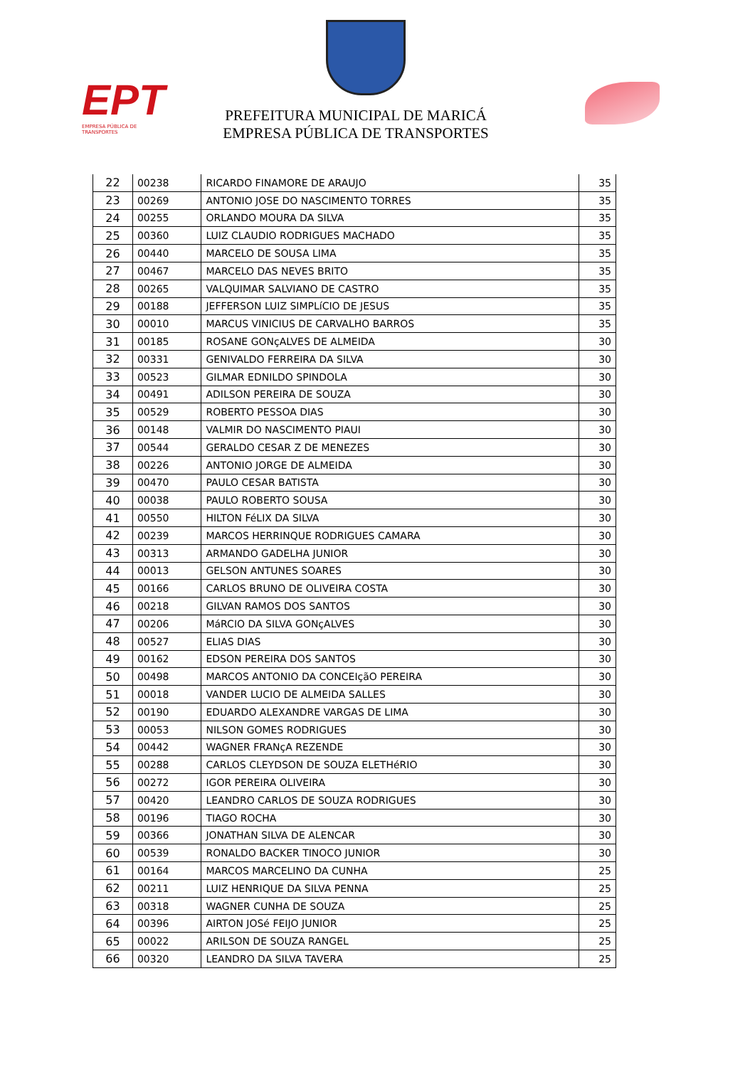EPT
EMPRESA PÚBLICA DE TRANSPORTES
PREFEITURA MUNICIPAL DE MARICÁ
EMPRESA PÚBLICA DE TRANSPORTES
| 22 | 00238 | RICARDO FINAMORE DE ARAUJO | 35 |
| 23 | 00269 | ANTONIO JOSE DO NASCIMENTO TORRES | 35 |
| 24 | 00255 | ORLANDO MOURA DA SILVA | 35 |
| 25 | 00360 | LUIZ CLAUDIO RODRIGUES MACHADO | 35 |
| 26 | 00440 | MARCELO DE SOUSA LIMA | 35 |
| 27 | 00467 | MARCELO DAS NEVES BRITO | 35 |
| 28 | 00265 | VALQUIMAR SALVIANO DE CASTRO | 35 |
| 29 | 00188 | JEFFERSON LUIZ SIMPLíCIO DE JESUS | 35 |
| 30 | 00010 | MARCUS VINICIUS DE CARVALHO BARROS | 35 |
| 31 | 00185 | ROSANE GONçALVES DE ALMEIDA | 30 |
| 32 | 00331 | GENIVALDO FERREIRA DA SILVA | 30 |
| 33 | 00523 | GILMAR EDNILDO SPINDOLA | 30 |
| 34 | 00491 | ADILSON PEREIRA DE SOUZA | 30 |
| 35 | 00529 | ROBERTO PESSOA DIAS | 30 |
| 36 | 00148 | VALMIR DO NASCIMENTO PIAUI | 30 |
| 37 | 00544 | GERALDO CESAR Z DE MENEZES | 30 |
| 38 | 00226 | ANTONIO JORGE DE ALMEIDA | 30 |
| 39 | 00470 | PAULO CESAR BATISTA | 30 |
| 40 | 00038 | PAULO ROBERTO SOUSA | 30 |
| 41 | 00550 | HILTON FéLIX DA SILVA | 30 |
| 42 | 00239 | MARCOS HERRINQUE RODRIGUES CAMARA | 30 |
| 43 | 00313 | ARMANDO GADELHA JUNIOR | 30 |
| 44 | 00013 | GELSON ANTUNES SOARES | 30 |
| 45 | 00166 | CARLOS BRUNO DE OLIVEIRA COSTA | 30 |
| 46 | 00218 | GILVAN RAMOS DOS SANTOS | 30 |
| 47 | 00206 | MáRCIO DA SILVA GONçALVES | 30 |
| 48 | 00527 | ELIAS DIAS | 30 |
| 49 | 00162 | EDSON PEREIRA DOS SANTOS | 30 |
| 50 | 00498 | MARCOS ANTONIO DA CONCEIçãO PEREIRA | 30 |
| 51 | 00018 | VANDER LUCIO DE ALMEIDA SALLES | 30 |
| 52 | 00190 | EDUARDO ALEXANDRE VARGAS DE LIMA | 30 |
| 53 | 00053 | NILSON GOMES RODRIGUES | 30 |
| 54 | 00442 | WAGNER FRANçA REZENDE | 30 |
| 55 | 00288 | CARLOS CLEYDSON DE SOUZA ELETHéRIO | 30 |
| 56 | 00272 | IGOR PEREIRA OLIVEIRA | 30 |
| 57 | 00420 | LEANDRO CARLOS DE SOUZA RODRIGUES | 30 |
| 58 | 00196 | TIAGO ROCHA | 30 |
| 59 | 00366 | JONATHAN SILVA DE ALENCAR | 30 |
| 60 | 00539 | RONALDO BACKER TINOCO JUNIOR | 30 |
| 61 | 00164 | MARCOS MARCELINO DA CUNHA | 25 |
| 62 | 00211 | LUIZ HENRIQUE DA SILVA PENNA | 25 |
| 63 | 00318 | WAGNER CUNHA DE SOUZA | 25 |
| 64 | 00396 | AIRTON JOSé FEIJO JUNIOR | 25 |
| 65 | 00022 | ARILSON DE SOUZA RANGEL | 25 |
| 66 | 00320 | LEANDRO DA SILVA TAVERA | 25 |